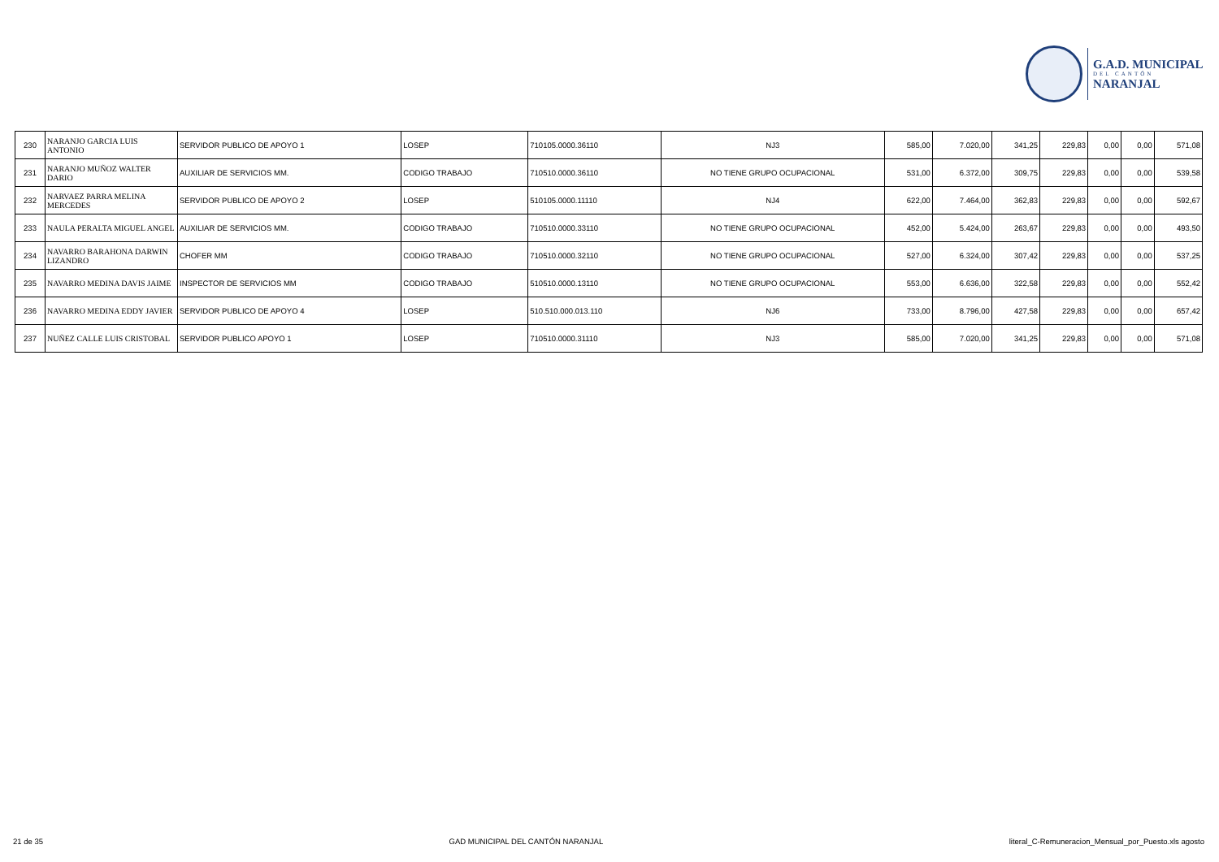G.A.D. MUNICIPAL
DEL CANTÓN
NARANJAL
| 230 | NARANJO GARCIA LUIS ANTONIO | SERVIDOR PUBLICO DE APOYO 1 | LOSEP | 710105.0000.36110 | NJ3 | 585,00 | 7.020,00 | 341,25 | 229,83 | 0,00 | 0,00 | 571,08 |
| 231 | NARANJO MUÑOZ WALTER DARIO | AUXILIAR DE SERVICIOS MM. | CODIGO TRABAJO | 710510.0000.36110 | NO TIENE GRUPO OCUPACIONAL | 531,00 | 6.372,00 | 309,75 | 229,83 | 0,00 | 0,00 | 539,58 |
| 232 | NARVAEZ PARRA MELINA MERCEDES | SERVIDOR PUBLICO DE APOYO 2 | LOSEP | 510105.0000.11110 | NJ4 | 622,00 | 7.464,00 | 362,83 | 229,83 | 0,00 | 0,00 | 592,67 |
| 233 | NAULA PERALTA MIGUEL ANGEL | AUXILIAR DE SERVICIOS MM. | CODIGO TRABAJO | 710510.0000.33110 | NO TIENE GRUPO OCUPACIONAL | 452,00 | 5.424,00 | 263,67 | 229,83 | 0,00 | 0,00 | 493,50 |
| 234 | NAVARRO BARAHONA DARWIN LIZANDRO | CHOFER MM | CODIGO TRABAJO | 710510.0000.32110 | NO TIENE GRUPO OCUPACIONAL | 527,00 | 6.324,00 | 307,42 | 229,83 | 0,00 | 0,00 | 537,25 |
| 235 | NAVARRO MEDINA DAVIS JAIME | INSPECTOR DE SERVICIOS MM | CODIGO TRABAJO | 510510.0000.13110 | NO TIENE GRUPO OCUPACIONAL | 553,00 | 6.636,00 | 322,58 | 229,83 | 0,00 | 0,00 | 552,42 |
| 236 | NAVARRO MEDINA EDDY JAVIER | SERVIDOR PUBLICO DE APOYO 4 | LOSEP | 510.510.000.013.110 | NJ6 | 733,00 | 8.796,00 | 427,58 | 229,83 | 0,00 | 0,00 | 657,42 |
| 237 | NUÑEZ CALLE LUIS CRISTOBAL | SERVIDOR PUBLICO APOYO 1 | LOSEP | 710510.0000.31110 | NJ3 | 585,00 | 7.020,00 | 341,25 | 229,83 | 0,00 | 0,00 | 571,08 |
21 de 35 GAD MUNICIPAL DEL CANTÓN NARANJAL literal_C-Remuneracion_Mensual_por_Puesto.xls agosto